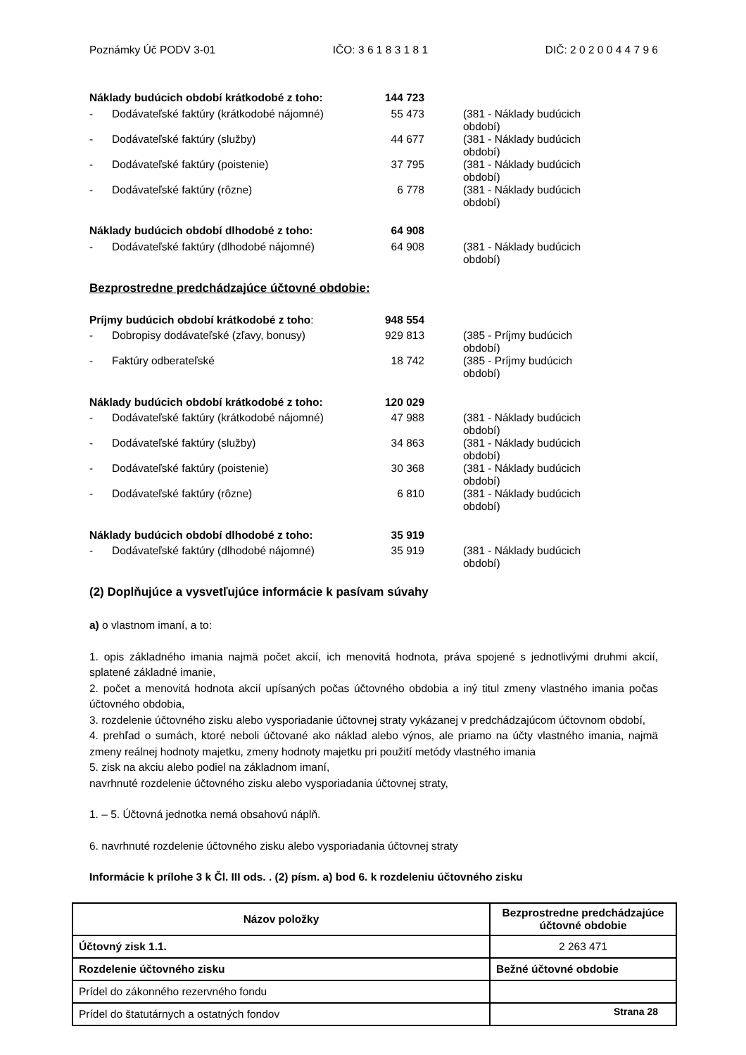Poznámky Úč PODV 3-01 IČO: 3 6 1 8 3 1 8 1 DIČ: 2 0 2 0 0 4 4 7 9 6
| Náklady budúcich období krátkodobé z toho: | | 144 723 | |
| - | Dodávateľské faktúry (krátkodobé nájomné) | 55 473 | (381 - Náklady budúcich období) |
| - | Dodávateľské faktúry (služby) | 44 677 | (381 - Náklady budúcich období) |
| - | Dodávateľské faktúry (poistenie) | 37 795 | (381 - Náklady budúcich období) |
| - | Dodávateľské faktúry (rôzne) | 6 778 | (381 - Náklady budúcich období) |
| Náklady budúcich období dlhodobé z toho: | | 64 908 | |
| - | Dodávateľské faktúry (dlhodobé nájomné) | 64 908 | (381 - Náklady budúcich období) |
Bezprostredne predchádzajúce účtovné obdobie:
| Príjmy budúcich období krátkodobé z toho : | | 948 554 | |
| - | Dobropisy dodávateľské (zľavy, bonusy) | 929 813 | (385 - Príjmy budúcich období) |
| - | Faktúry odberateľské | 18 742 | (385 - Príjmy budúcich období) |
| Náklady budúcich období krátkodobé z toho: | | 120 029 | |
| - | Dodávateľské faktúry (krátkodobé nájomné) | 47 988 | (381 - Náklady budúcich období) |
| - | Dodávateľské faktúry (služby) | 34 863 | (381 - Náklady budúcich období) |
| - | Dodávateľské faktúry (poistenie) | 30 368 | (381 - Náklady budúcich období) |
| - | Dodávateľské faktúry (rôzne) | 6 810 | (381 - Náklady budúcich období) |
| Náklady budúcich období dlhodobé z toho: | | 35 919 | |
| - | Dodávateľské faktúry (dlhodobé nájomné) | 35 919 | (381 - Náklady budúcich období) |
(2) Doplňujúce a vysvetľujúce informácie k pasívam súvahy
a) o vlastnom imaní, a to:
1. opis základného imania najmä počet akcií, ich menovitá hodnota, práva spojené s jednotlivými druhmi akcií, splatené základné imanie,
2. počet a menovitá hodnota akcií upísaných počas účtovného obdobia a iný titul zmeny vlastného imania počas účtovného obdobia,
3. rozdelenie účtovného zisku alebo vysporiadanie účtovnej straty vykázanej v predchádzajúcom účtovnom období,
4. prehľad o sumách, ktoré neboli účtované ako náklad alebo výnos, ale priamo na účty vlastného imania, najmä zmeny reálnej hodnoty majetku, zmeny hodnoty majetku pri použití metódy vlastného imania
5. zisk na akciu alebo podiel na základnom imaní,
navrhnuté rozdelenie účtovného zisku alebo vysporiadania účtovnej straty,
1. – 5. Účtovná jednotka nemá obsahovú náplň.
6. navrhnuté rozdelenie účtovného zisku alebo vysporiadania účtovnej straty
Informácie k prílohe 3 k Čl. III ods. . (2) písm. a) bod 6. k rozdeleniu účtovného zisku
| Názov položky | Bezprostredne predchádzajúce účtovné obdobie |
| --- | --- |
| Účtovný zisk 1.1. | 2 263 471 |
| Rozdelenie účtovného zisku | Bežné účtovné obdobie |
| Prídel do zákonného rezervného fondu | |
| Prídel do štatutárnych a ostatných fondov | |
Strana 28